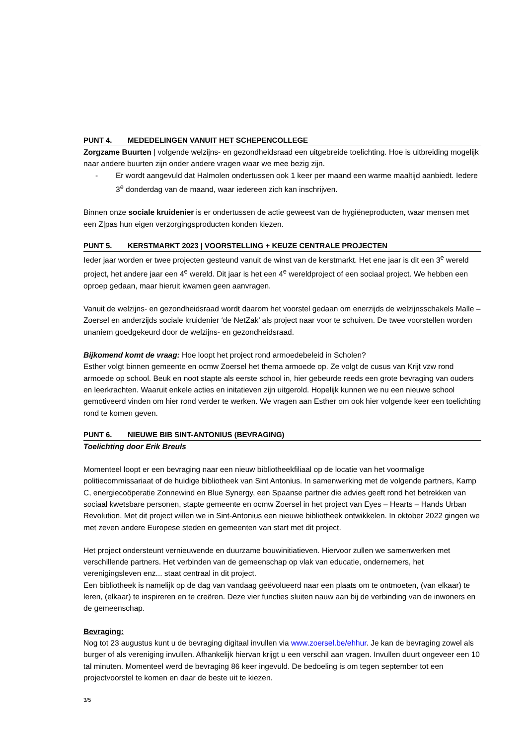PUNT 4. MEDEDELINGEN VANUIT HET SCHEPENCOLLEGE
Zorgzame Buurten | volgende welzijns- en gezondheidsraad een uitgebreide toelichting. Hoe is uitbreiding mogelijk naar andere buurten zijn onder andere vragen waar we mee bezig zijn.
- Er wordt aangevuld dat Halmolen ondertussen ook 1 keer per maand een warme maaltijd aanbiedt. Iedere 3<sup>e</sup> donderdag van de maand, waar iedereen zich kan inschrijven.
Binnen onze sociale kruidenier is er ondertussen de actie geweest van de hygiëneproducten, waar mensen met een Z|pas hun eigen verzorgingsproducten konden kiezen.
PUNT 5. KERSTMARKT 2023 | VOORSTELLING + KEUZE CENTRALE PROJECTEN
Ieder jaar worden er twee projecten gesteund vanuit de winst van de kerstmarkt. Het ene jaar is dit een 3<sup>e</sup> wereld project, het andere jaar een 4<sup>e</sup> wereld. Dit jaar is het een 4<sup>e</sup> wereldproject of een sociaal project. We hebben een oproep gedaan, maar hieruit kwamen geen aanvragen.
Vanuit de welzijns- en gezondheidsraad wordt daarom het voorstel gedaan om enerzijds de welzijnsschakels Malle – Zoersel en anderzijds sociale kruidenier ‘de NetZak’ als project naar voor te schuiven. De twee voorstellen worden unaniem goedgekeurd door de welzijns- en gezondheidsraad.
Bijkomend komt de vraag: Hoe loopt het project rond armoedebeleid in Scholen?
Esther volgt binnen gemeente en ocmw Zoersel het thema armoede op. Ze volgt de cusus van Krijt vzw rond armoede op school. Beuk en noot stapte als eerste school in, hier gebeurde reeds een grote bevraging van ouders en leerkrachten. Waaruit enkele acties en initatieven zijn uitgerold. Hopelijk kunnen we nu een nieuwe school gemotiveerd vinden om hier rond verder te werken. We vragen aan Esther om ook hier volgende keer een toelichting rond te komen geven.
PUNT 6. NIEUWE BIB SINT-ANTONIUS (BEVRAGING)
Toelichting door Erik Breuls
Momenteel loopt er een bevraging naar een nieuw bibliotheekfiliaal op de locatie van het voormalige politiecommissariaat of de huidige bibliotheek van Sint Antonius. In samenwerking met de volgende partners, Kamp C, energiecoöperatie Zonnewind en Blue Synergy, een Spaanse partner die advies geeft rond het betrekken van sociaal kwetsbare personen, stapte gemeente en ocmw Zoersel in het project van Eyes – Hearts – Hands Urban Revolution. Met dit project willen we in Sint-Antonius een nieuwe bibliotheek ontwikkelen. In oktober 2022 gingen we met zeven andere Europese steden en gemeenten van start met dit project.
Het project ondersteunt vernieuwende en duurzame bouwinitiatieven. Hiervoor zullen we samenwerken met verschillende partners. Het verbinden van de gemeenschap op vlak van educatie, ondernemers, het verenigingsleven enz... staat centraal in dit project.
Een bibliotheek is namelijk op de dag van vandaag geëvolueerd naar een plaats om te ontmoeten, (van elkaar) te leren, (elkaar) te inspireren en te creëren. Deze vier functies sluiten nauw aan bij de verbinding van de inwoners en de gemeenschap.
Bevraging:
Nog tot 23 augustus kunt u de bevraging digitaal invullen via www.zoersel.be/ehhur. Je kan de bevraging zowel als burger of als vereniging invullen. Afhankelijk hiervan krijgt u een verschil aan vragen. Invullen duurt ongeveer een 10 tal minuten. Momenteel werd de bevraging 86 keer ingevuld. De bedoeling is om tegen september tot een projectvoorstel te komen en daar de beste uit te kiezen.
3/5